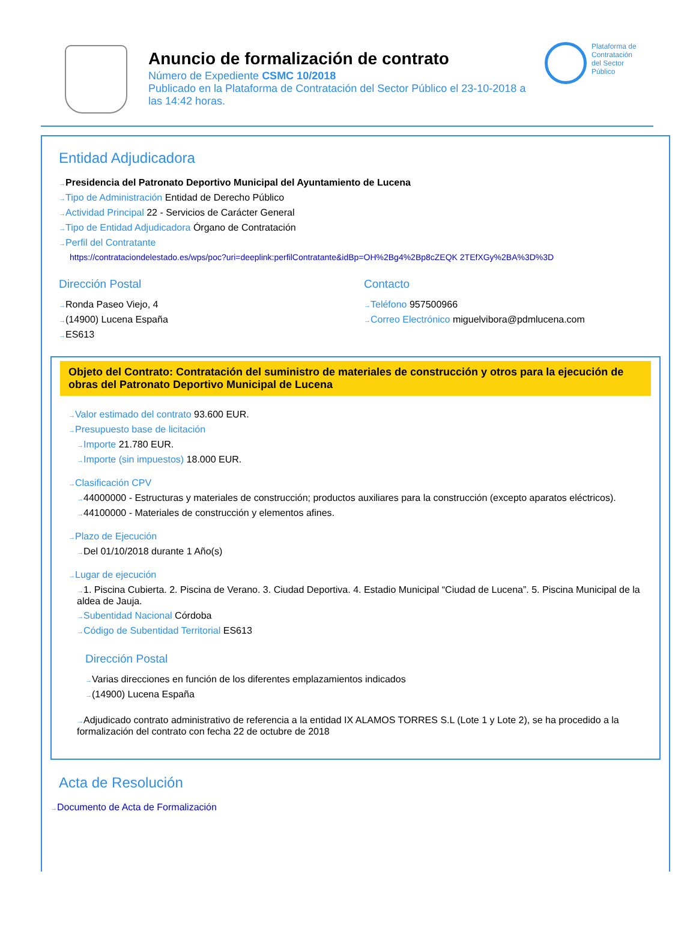Anuncio de formalización de contrato
Número de Expediente CSMC 10/2018
Publicado en la Plataforma de Contratación del Sector Público el 23-10-2018 a las 14:42 horas.
Plataforma de
Contratación
del Sector
Público
Entidad Adjudicadora
Presidencia del Patronato Deportivo Municipal del Ayuntamiento de Lucena
Tipo de Administración Entidad de Derecho Público
Actividad Principal 22 - Servicios de Carácter General
Tipo de Entidad Adjudicadora Órgano de Contratación
Perfil del Contratante
https://contrataciondelestado.es/wps/poc?uri=deeplink:perfilContratante&idBp=OH%2Bg4%2Bp8cZEQK 2TEfXGy%2BA%3D%3D
Dirección Postal
Ronda Paseo Viejo, 4
(14900) Lucena España
ES613
Contacto
Teléfono 957500966
Correo Electrónico miguelvibora@pdmlucena.com
Objeto del Contrato: Contratación del suministro de materiales de construcción y otros para la ejecución de obras del Patronato Deportivo Municipal de Lucena
Valor estimado del contrato 93.600 EUR.
Presupuesto base de licitación
Importe 21.780 EUR.
Importe (sin impuestos) 18.000 EUR.
Clasificación CPV
44000000 - Estructuras y materiales de construcción; productos auxiliares para la construcción (excepto aparatos eléctricos).
44100000 - Materiales de construcción y elementos afines.
Plazo de Ejecución
Del 01/10/2018 durante 1 Año(s)
Lugar de ejecución
1. Piscina Cubierta. 2. Piscina de Verano. 3. Ciudad Deportiva. 4. Estadio Municipal “Ciudad de Lucena”. 5. Piscina Municipal de la aldea de Jauja.
Subentidad Nacional Córdoba
Código de Subentidad Territorial ES613
Dirección Postal
Varias direcciones en función de los diferentes emplazamientos indicados
(14900) Lucena España
Adjudicado contrato administrativo de referencia a la entidad IX ALAMOS TORRES S.L (Lote 1 y Lote 2), se ha procedido a la formalización del contrato con fecha 22 de octubre de 2018
Acta de Resolución
Documento de Acta de Formalización